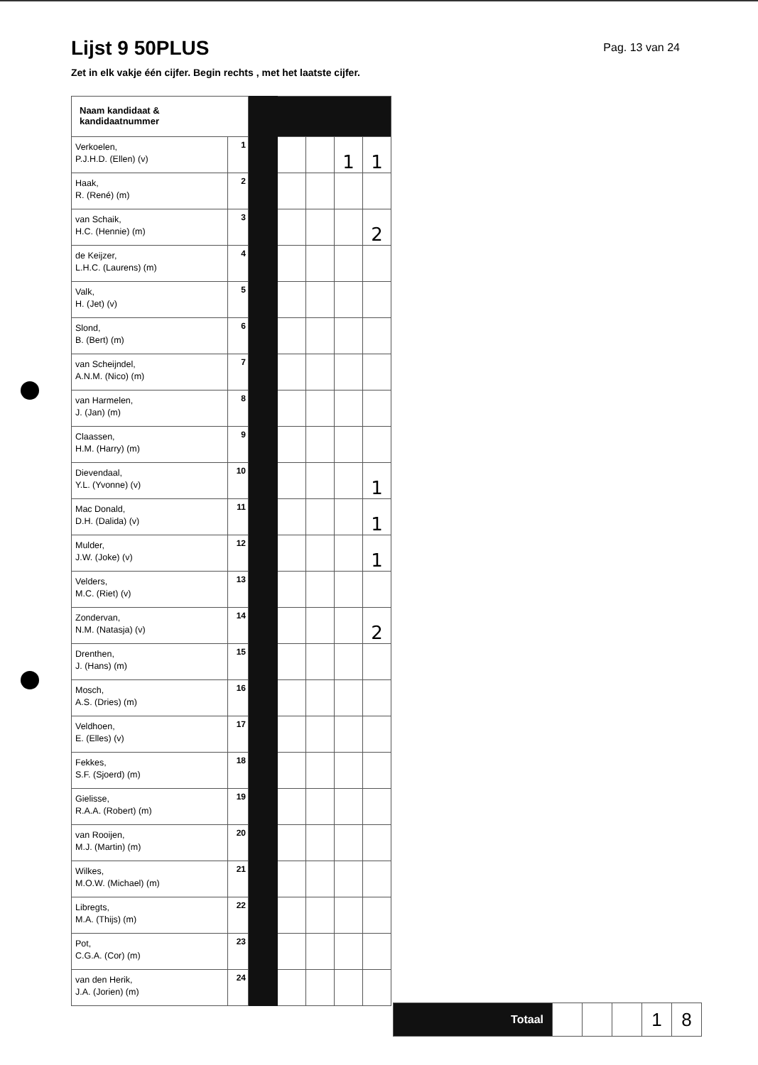Lijst 9 50PLUS
Pag. 13 van 24
Zet in elk vakje één cijfer. Begin rechts , met het laatste cijfer.
| Naam kandidaat & kandidaatnummer | | | | | | |
| Verkoelen, P.J.H.D. (Ellen) (v) | 1 | | | | 1 | 1 |
| Haak, R. (René) (m) | 2 | | | | | |
| van Schaik, H.C. (Hennie) (m) | 3 | | | | | 2 |
| de Keijzer, L.H.C. (Laurens) (m) | 4 | | | | | |
| Valk, H. (Jet) (v) | 5 | | | | | |
| Slond, B. (Bert) (m) | 6 | | | | | |
| van Scheijndel, A.N.M. (Nico) (m) | 7 | | | | | |
| van Harmelen, J. (Jan) (m) | 8 | | | | | |
| Claassen, H.M. (Harry) (m) | 9 | | | | | |
| Dievendaal, Y.L. (Yvonne) (v) | 10 | | | | | 1 |
| Mac Donald, D.H. (Dalida) (v) | 11 | | | | | 1 |
| Mulder, J.W. (Joke) (v) | 12 | | | | | 1 |
| Velders, M.C. (Riet) (v) | 13 | | | | | |
| Zondervan, N.M. (Natasja) (v) | 14 | | | | | 2 |
| Drenthen, J. (Hans) (m) | 15 | | | | | |
| Mosch, A.S. (Dries) (m) | 16 | | | | | |
| Veldhoen, E. (Elles) (v) | 17 | | | | | |
| Fekkes, S.F. (Sjoerd) (m) | 18 | | | | | |
| Gielisse, R.A.A. (Robert) (m) | 19 | | | | | |
| van Rooijen, M.J. (Martin) (m) | 20 | | | | | |
| Wilkes, M.O.W. (Michael) (m) | 21 | | | | | |
| Libregts, M.A. (Thijs) (m) | 22 | | | | | |
| Pot, C.G.A. (Cor) (m) | 23 | | | | | |
| van den Herik, J.A. (Jorien) (m) | 24 | | | | | |
| Totaal | | | | 1 | 8 |